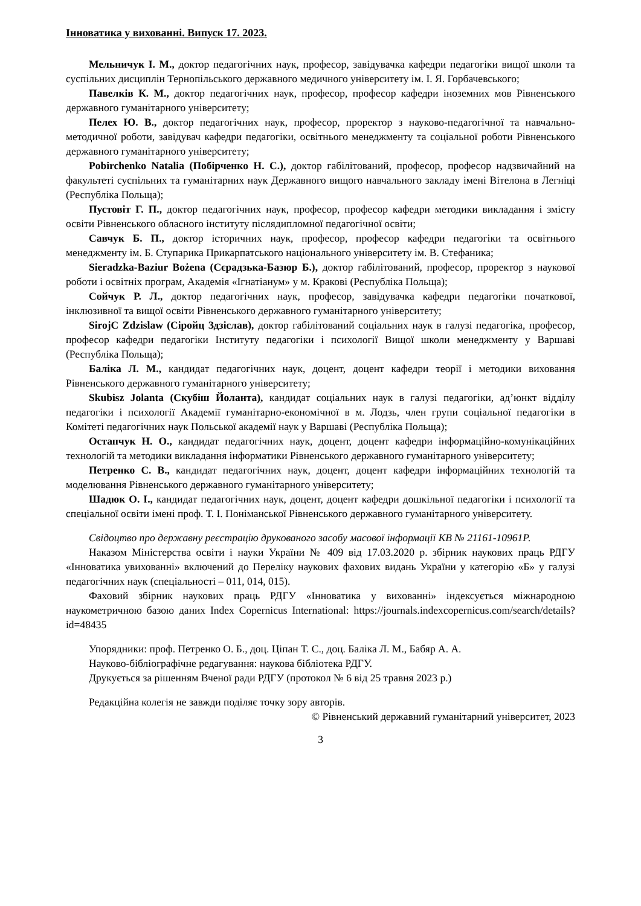Інноватика у вихованні. Випуск 17. 2023.
Мельничук І. М., доктор педагогічних наук, професор, завідувачка кафедри педагогіки вищої школи та суспільних дисциплін Тернопільського державного медичного університету ім. І. Я. Горбачевського;
Павелків К. М., доктор педагогічних наук, професор, професор кафедри іноземних мов Рівненського державного гуманітарного університету;
Пелех Ю. В., доктор педагогічних наук, професор, проректор з науково-педагогічної та навчально-методичної роботи, завідувач кафедри педагогіки, освітнього менеджменту та соціальної роботи Рівненського державного гуманітарного університету;
Pobirchenko Natalia (Побірченко Н. С.), доктор габілітований, професор, професор надзвичайний на факультеті суспільних та гуманітарних наук Державного вищого навчального закладу імені Вітелона в Легніці (Республіка Польща);
Пустовіт Г. П., доктор педагогічних наук, професор, професор кафедри методики викладання і змісту освіти Рівненського обласного інституту післядипломної педагогічної освіти;
Савчук Б. П., доктор історичних наук, професор, професор кафедри педагогіки та освітнього менеджменту ім. Б. Ступарика Прикарпатського національного університету ім. В. Стефаника;
Sieradzka-Baziur Bożena (Сєрадзька-Базюр Б.), доктор габілітований, професор, проректор з наукової роботи і освітніх програм, Академія «Ігнатіанум» у м. Кракові (Республіка Польща);
Сойчук Р. Л., доктор педагогічних наук, професор, завідувачка кафедри педагогіки початкової, інклюзивної та вищої освіти Рівненського державного гуманітарного університету;
SirojC Zdzislaw (Сіройц Здзіслав), доктор габілітований соціальних наук в галузі педагогіка, професор, професор кафедри педагогіки Інституту педагогіки і психології Вищої школи менеджменту у Варшаві (Республіка Польща);
Баліка Л. М., кандидат педагогічних наук, доцент, доцент кафедри теорії і методики виховання Рівненського державного гуманітарного університету;
Skubisz Jolanta (Скубіш Йоланта), кандидат соціальних наук в галузі педагогіки, ад’юнкт відділу педагогіки і психології Академії гуманітарно-економічної в м. Лодзь, член групи соціальної педагогіки в Комітеті педагогічних наук Польської академії наук у Варшаві (Республіка Польща);
Остапчук Н. О., кандидат педагогічних наук, доцент, доцент кафедри інформаційно-комунікаційних технологій та методики викладання інформатики Рівненського державного гуманітарного університету;
Петренко С. В., кандидат педагогічних наук, доцент, доцент кафедри інформаційних технологій та моделювання Рівненського державного гуманітарного університету;
Шадюк О. І., кандидат педагогічних наук, доцент, доцент кафедри дошкільної педагогіки і психології та спеціальної освіти імені проф. Т. І. Поніманської Рівненського державного гуманітарного університету.
Свідоцтво про державну реєстрацію друкованого засобу масової інформації КВ № 21161-10961Р.
Наказом Міністерства освіти і науки України № 409 від 17.03.2020 р. збірник наукових праць РДГУ «Інноватика увихованні» включений до Переліку наукових фахових видань України у категорію «Б» у галузі педагогічних наук (спеціальності – 011, 014, 015).
Фаховий збірник наукових праць РДГУ «Інноватика у вихованні» індексується міжнародною наукометричною базою даних Index Copernicus International: https://journals.indexcopernicus.com/search/details?id=48435
Упорядники: проф. Петренко О. Б., доц. Ціпан Т. С., доц. Баліка Л. М., Бабяр А. А.
Науково-бібліографічне редагування: наукова бібліотека РДГУ.
Друкується за рішенням Вченої ради РДГУ (протокол № 6 від 25 травня 2023 р.)
Редакційна колегія не завжди поділяє точку зору авторів.
© Рівненський державний гуманітарний університет, 2023
3